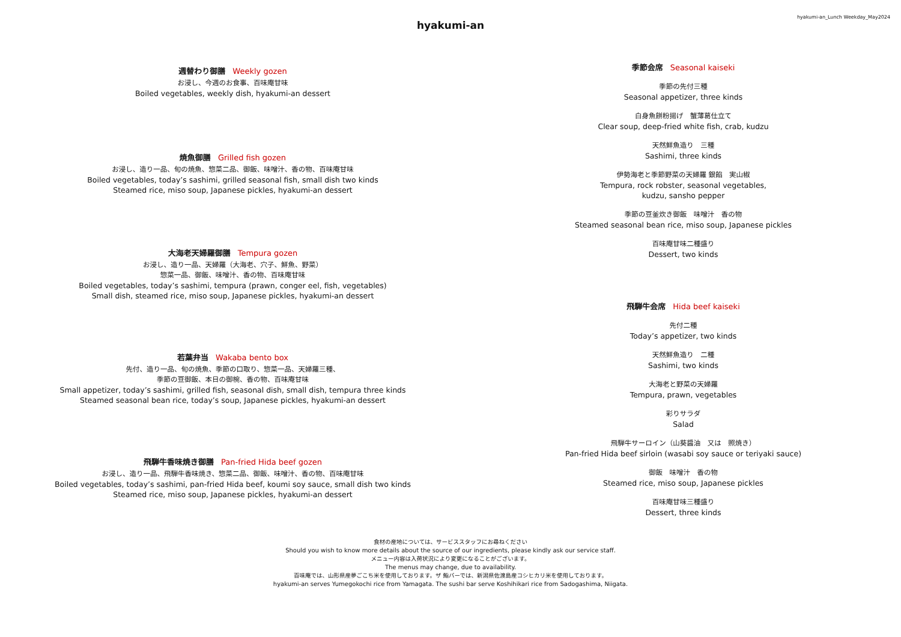hyakumi-an_Lunch Weekday_May2024
hyakumi-an
週替わり御膳 Weekly gozen
お浸し、今週のお食事、百味庵甘味
Boiled vegetables, weekly dish, hyakumi-an dessert
焼魚御膳 Grilled fish gozen
お浸し、造り一品、旬の焼魚、惣菜二品、御飯、味噌汁、香の物、百味庵甘味
Boiled vegetables, today’s sashimi, grilled seasonal fish, small dish two kinds
Steamed rice, miso soup, Japanese pickles, hyakumi-an dessert
大海老天婦羅御膳 Tempura gozen
お浸し、造り一品、天婦羅（大海老、穴子、鮮魚、野菜）
惣菜一品、御飯、味噌汁、香の物、百味庵甘味
Boiled vegetables, today’s sashimi, tempura (prawn, conger eel, fish, vegetables)
Small dish, steamed rice, miso soup, Japanese pickles, hyakumi-an dessert
若葉弁当 Wakaba bento box
先付、造り一品、旬の焼魚、季節の口取り、惣菜一品、天婦羅三種、
季節の豆御飯、本日の御椀、香の物、百味庵甘味
Small appetizer, today’s sashimi, grilled fish, seasonal dish, small dish, tempura three kinds
Steamed seasonal bean rice, today’s soup, Japanese pickles, hyakumi-an dessert
飛騨牛香味焼き御膳 Pan-fried Hida beef gozen
お浸し、造り一品、飛騨牛香味焼き、惣菜二品、御飯、味噌汁、香の物、百味庵甘味
Boiled vegetables, today’s sashimi, pan-fried Hida beef, koumi soy sauce, small dish two kinds
Steamed rice, miso soup, Japanese pickles, hyakumi-an dessert
季節会席 Seasonal kaiseki
季節の先付三種
Seasonal appetizer, three kinds
白身魚餅粉揚げ　蟹薄葛仕立て
Clear soup, deep-fried white fish, crab, kudzu
天然鮮魚造り　三種
Sashimi, three kinds
伊勢海老と季節野菜の天婦羅 銀餡　実山椒
Tempura, rock robster, seasonal vegetables,
kudzu, sansho pepper
季節の豆釜炊き御飯　味噌汁　香の物
Steamed seasonal bean rice, miso soup, Japanese pickles
百味庵甘味二種盛り
Dessert, two kinds
飛騨牛会席 Hida beef kaiseki
先付二種
Today’s appetizer, two kinds
天然鮮魚造り　二種
Sashimi, two kinds
大海老と野菜の天婦羅
Tempura, prawn, vegetables
彩りサラダ
Salad
飛騨牛サーロイン（山葵醤油　又は　照焼き）
Pan-fried Hida beef sirloin (wasabi soy sauce or teriyaki sauce)
御飯　味噌汁　香の物
Steamed rice, miso soup, Japanese pickles
百味庵甘味三種盛り
Dessert, three kinds
食材の産地については、サービススタッフにお尋ねください
Should you wish to know more details about the source of our ingredients, please kindly ask our service staff.
メニュー内容は入荷状況により変更になることがございます。
The menus may change, due to availability.
百味庵では、山形県産夢ごこち米を使用しております。ザ 鮨バーでは、新潟県佐渡島産コシヒカリ米を使用しております。
hyakumi-an serves Yumegokochi rice from Yamagata. The sushi bar serve Koshihikari rice from Sadogashima, Niigata.